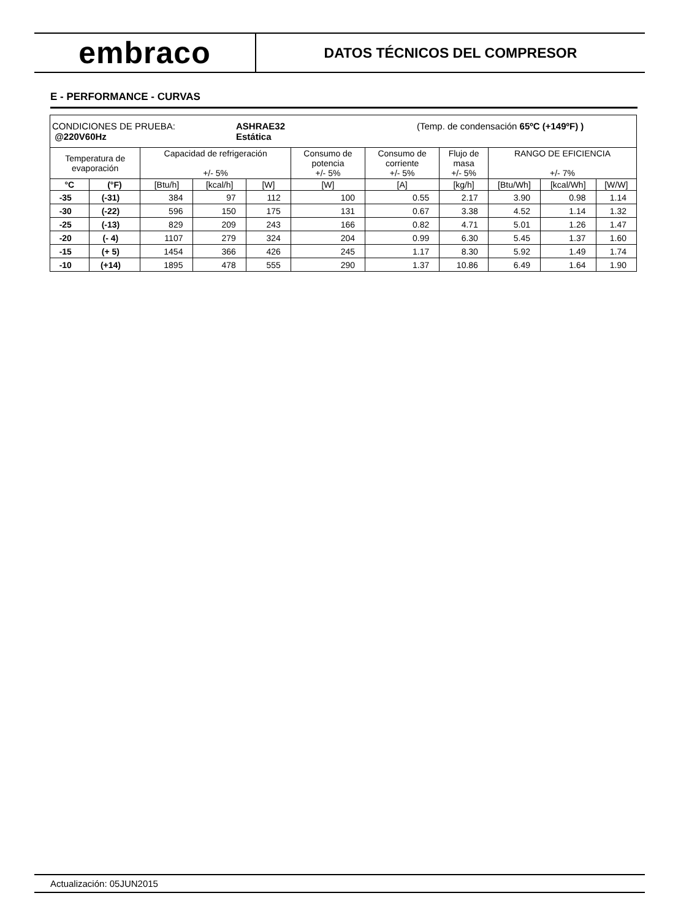embraco
DATOS TÉCNICOS DEL COMPRESOR
E - PERFORMANCE - CURVAS
| CONDICIONES DE PRUEBA: ASHRAE32 (Temp. de condensación 65ºC (+149ºF) ) @220V60Hz Estática | | | | | | | | | | |
| Temperatura de evaporación | | Capacidad de refrigeración +/- 5% | | | Consumo de potencia +/- 5% | Consumo de corriente +/- 5% | Flujo de masa +/- 5% | RANGO DE EFICIENCIA +/- 7% | | |
| °C | (°F) | [Btu/h] | [kcal/h] | [W] | [W] | [A] | [kg/h] | [Btu/Wh] | [kcal/Wh] | [W/W] |
| -35 | (-31) | 384 | 97 | 112 | 100 | 0.55 | 2.17 | 3.90 | 0.98 | 1.14 |
| -30 | (-22) | 596 | 150 | 175 | 131 | 0.67 | 3.38 | 4.52 | 1.14 | 1.32 |
| -25 | (-13) | 829 | 209 | 243 | 166 | 0.82 | 4.71 | 5.01 | 1.26 | 1.47 |
| -20 | (- 4) | 1107 | 279 | 324 | 204 | 0.99 | 6.30 | 5.45 | 1.37 | 1.60 |
| -15 | (+ 5) | 1454 | 366 | 426 | 245 | 1.17 | 8.30 | 5.92 | 1.49 | 1.74 |
| -10 | (+14) | 1895 | 478 | 555 | 290 | 1.37 | 10.86 | 6.49 | 1.64 | 1.90 |
Actualización: 05JUN2015